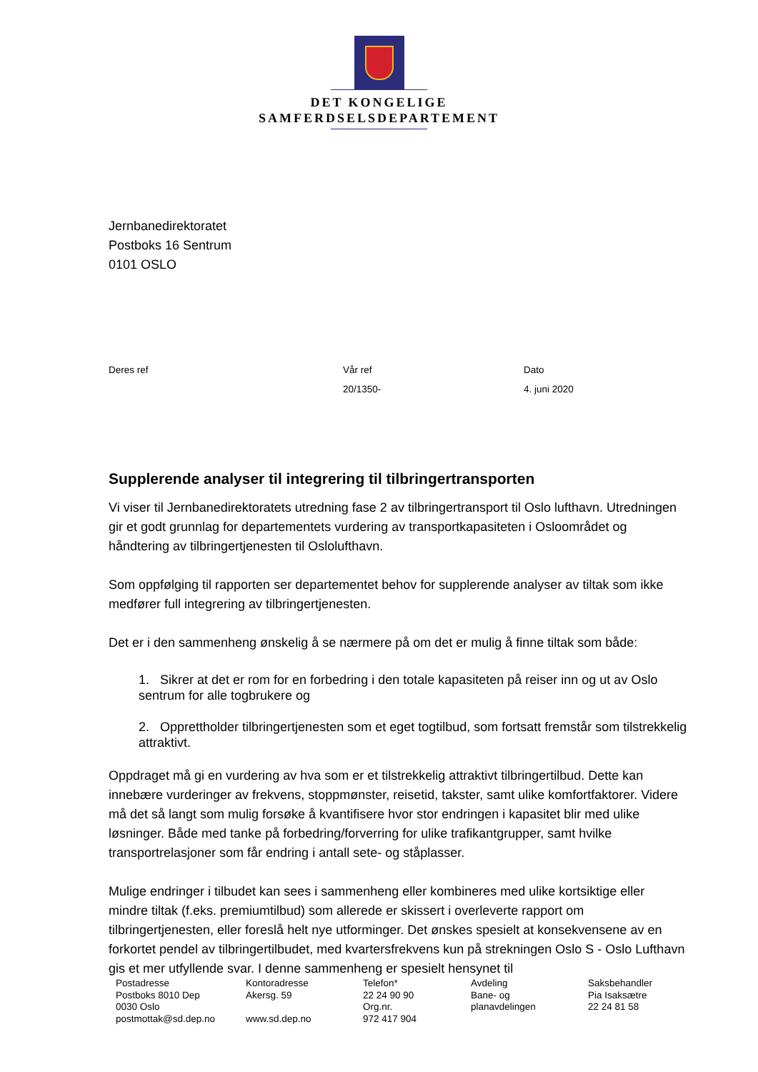DET KONGELIGE
SAMFERDSELSDEPARTEMENT
Jernbanedirektoratet
Postboks 16 Sentrum
0101 OSLO
Deres ref Vår ref
20/1350-
Dato
4. juni 2020
Supplerende analyser til integrering til tilbringertransporten
Vi viser til Jernbanedirektoratets utredning fase 2 av tilbringertransport til Oslo lufthavn. Utredningen gir et godt grunnlag for departementets vurdering av transportkapasiteten i Osloområdet og håndtering av tilbringertjenesten til Oslolufthavn.
Som oppfølging til rapporten ser departementet behov for supplerende analyser av tiltak som ikke medfører full integrering av tilbringertjenesten.
Det er i den sammenheng ønskelig å se nærmere på om det er mulig å finne tiltak som både:
1. Sikrer at det er rom for en forbedring i den totale kapasiteten på reiser inn og ut av Oslo sentrum for alle togbrukere og
2. Opprettholder tilbringertjenesten som et eget togtilbud, som fortsatt fremstår som tilstrekkelig attraktivt.
Oppdraget må gi en vurdering av hva som er et tilstrekkelig attraktivt tilbringertilbud. Dette kan innebære vurderinger av frekvens, stoppmønster, reisetid, takster, samt ulike komfortfaktorer. Videre må det så langt som mulig forsøke å kvantifisere hvor stor endringen i kapasitet blir med ulike løsninger. Både med tanke på forbedring/forverring for ulike trafikantgrupper, samt hvilke transportrelasjoner som får endring i antall sete- og ståplasser.
Mulige endringer i tilbudet kan sees i sammenheng eller kombineres med ulike kortsiktige eller mindre tiltak (f.eks. premiumtilbud) som allerede er skissert i overleverte rapport om tilbringertjenesten, eller foreslå helt nye utforminger. Det ønskes spesielt at konsekvensene av en forkortet pendel av tilbringertilbudet, med kvartersfrekvens kun på strekningen Oslo S - Oslo Lufthavn gis et mer utfyllende svar. I denne sammenheng er spesielt hensynet til
Postadresse
Postboks 8010 Dep
0030 Oslo
postmottak@sd.dep.no
Kontoradresse
Akersg. 59
www.sd.dep.no
Telefon*
22 24 90 90
Org.nr.
972 417 904
Avdeling
Bane- og
planavdelingen
Saksbehandler
Pia Isaksætre
22 24 81 58